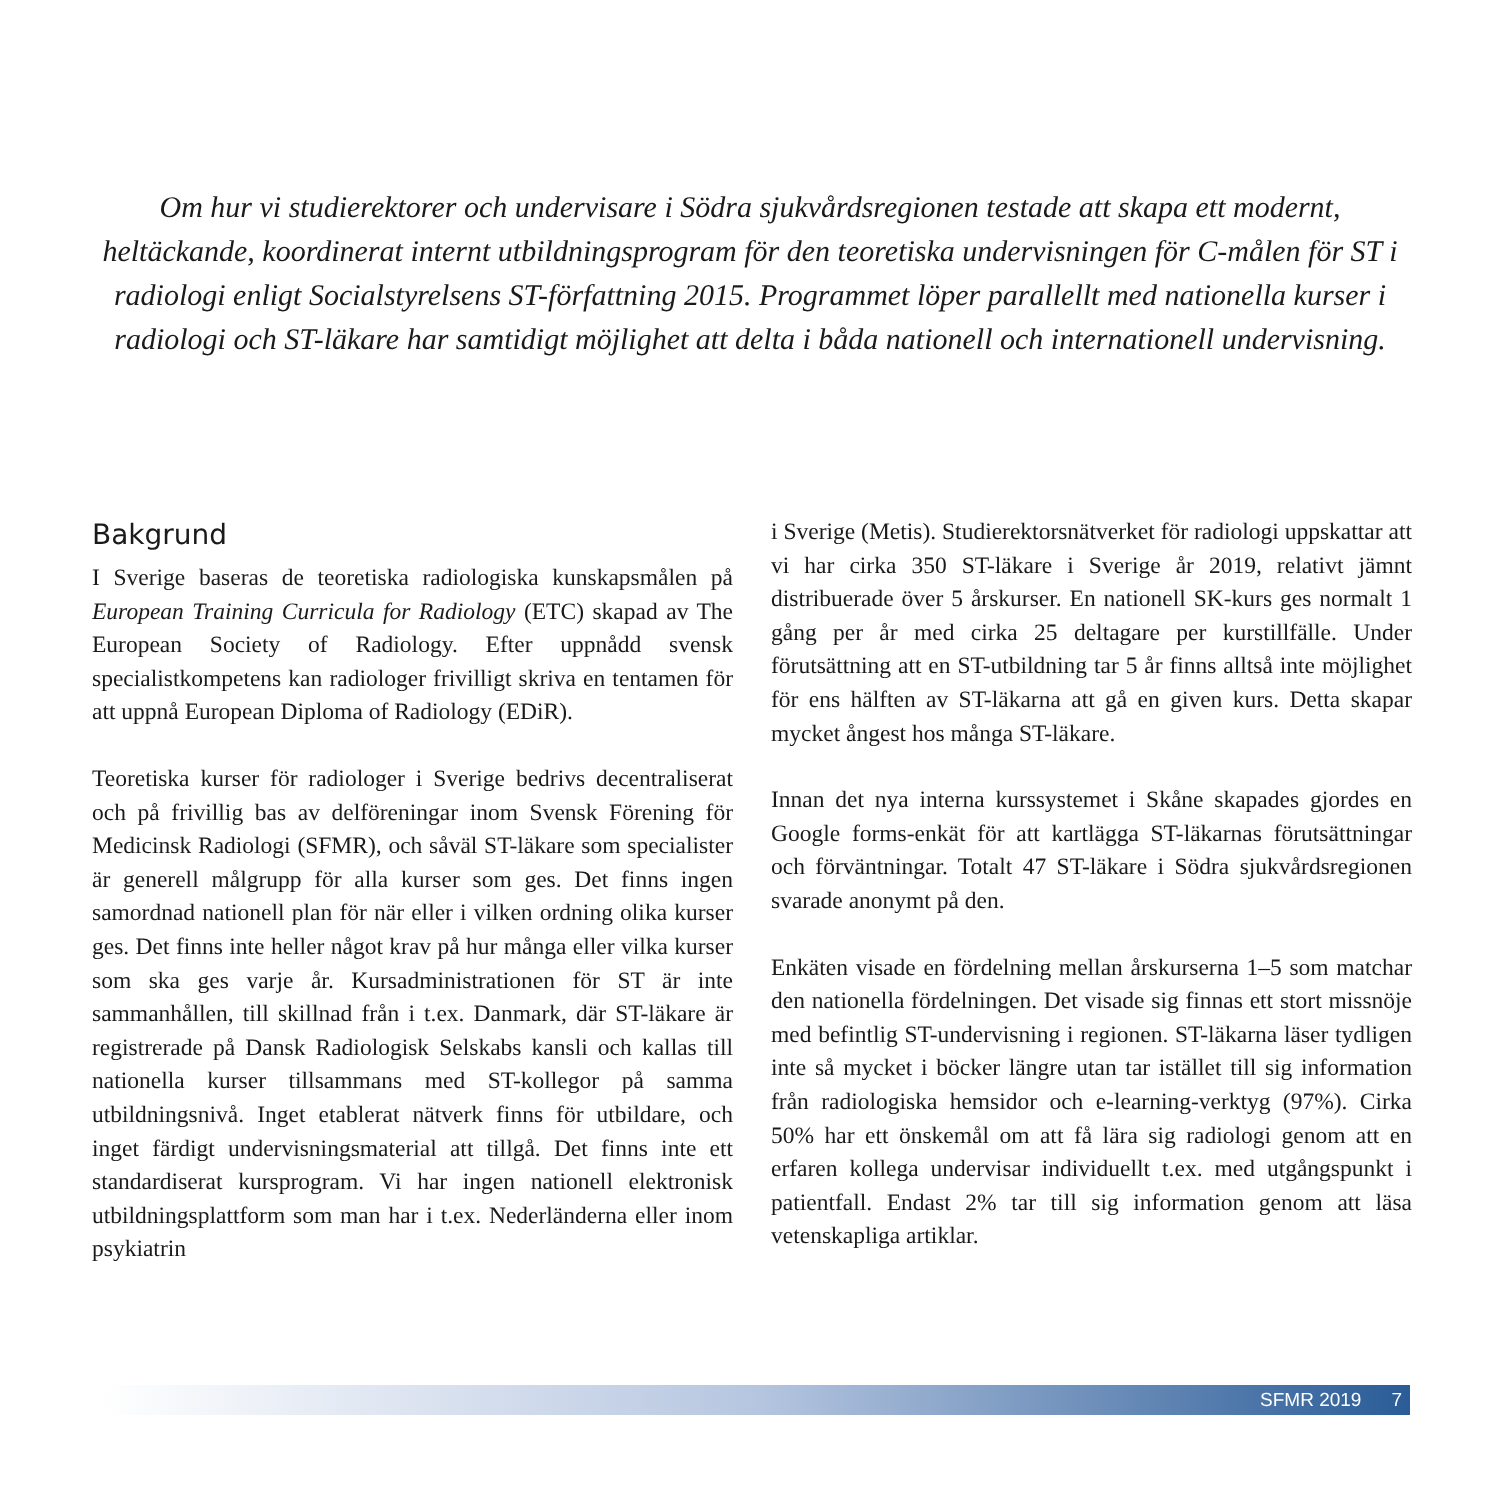Om hur vi studierektorer och undervisare i Södra sjukvårdsregionen testade att skapa ett modernt, heltäckande, koordinerat internt utbildningsprogram för den teoretiska undervisningen för C-målen för ST i radiologi enligt Socialstyrelsens ST-författning 2015. Programmet löper parallellt med nationella kurser i radiologi och ST-läkare har samtidigt möjlighet att delta i båda nationell och internationell undervisning.
Bakgrund
I Sverige baseras de teoretiska radiologiska kunskapsmålen på European Training Curricula for Radiology (ETC) skapad av The European Society of Radiology. Efter uppnådd svensk specialistkompetens kan radiologer frivilligt skriva en tentamen för att uppnå European Diploma of Radiology (EDiR).
Teoretiska kurser för radiologer i Sverige bedrivs decentraliserat och på frivillig bas av delföreningar inom Svensk Förening för Medicinsk Radiologi (SFMR), och såväl ST-läkare som specialister är generell målgrupp för alla kurser som ges. Det finns ingen samordnad nationell plan för när eller i vilken ordning olika kurser ges. Det finns inte heller något krav på hur många eller vilka kurser som ska ges varje år. Kursadministrationen för ST är inte sammanhållen, till skillnad från i t.ex. Danmark, där ST-läkare är registrerade på Dansk Radiologisk Selskabs kansli och kallas till nationella kurser tillsammans med ST-kollegor på samma utbildningsnivå. Inget etablerat nätverk finns för utbildare, och inget färdigt undervisningsmaterial att tillgå. Det finns inte ett standardiserat kursprogram. Vi har ingen nationell elektronisk utbildningsplattform som man har i t.ex. Nederländerna eller inom psykiatrin
i Sverige (Metis). Studierektorsnätverket för radiologi uppskattar att vi har cirka 350 ST-läkare i Sverige år 2019, relativt jämnt distribuerade över 5 årskurser. En nationell SK-kurs ges normalt 1 gång per år med cirka 25 deltagare per kurstillfälle. Under förutsättning att en ST-utbildning tar 5 år finns alltså inte möjlighet för ens hälften av ST-läkarna att gå en given kurs. Detta skapar mycket ångest hos många ST-läkare.
Innan det nya interna kurssystemet i Skåne skapades gjordes en Google forms-enkät för att kartlägga ST-läkarnas förutsättningar och förväntningar. Totalt 47 ST-läkare i Södra sjukvårdsregionen svarade anonymt på den.
Enkäten visade en fördelning mellan årskurserna 1–5 som matchar den nationella fördelningen. Det visade sig finnas ett stort missnöje med befintlig ST-undervisning i regionen. ST-läkarna läser tydligen inte så mycket i böcker längre utan tar istället till sig information från radiologiska hemsidor och e-learning-verktyg (97%). Cirka 50% har ett önskemål om att få lära sig radiologi genom att en erfaren kollega undervisar individuellt t.ex. med utgångspunkt i patientfall. Endast 2% tar till sig information genom att läsa vetenskapliga artiklar.
SFMR 2019 7